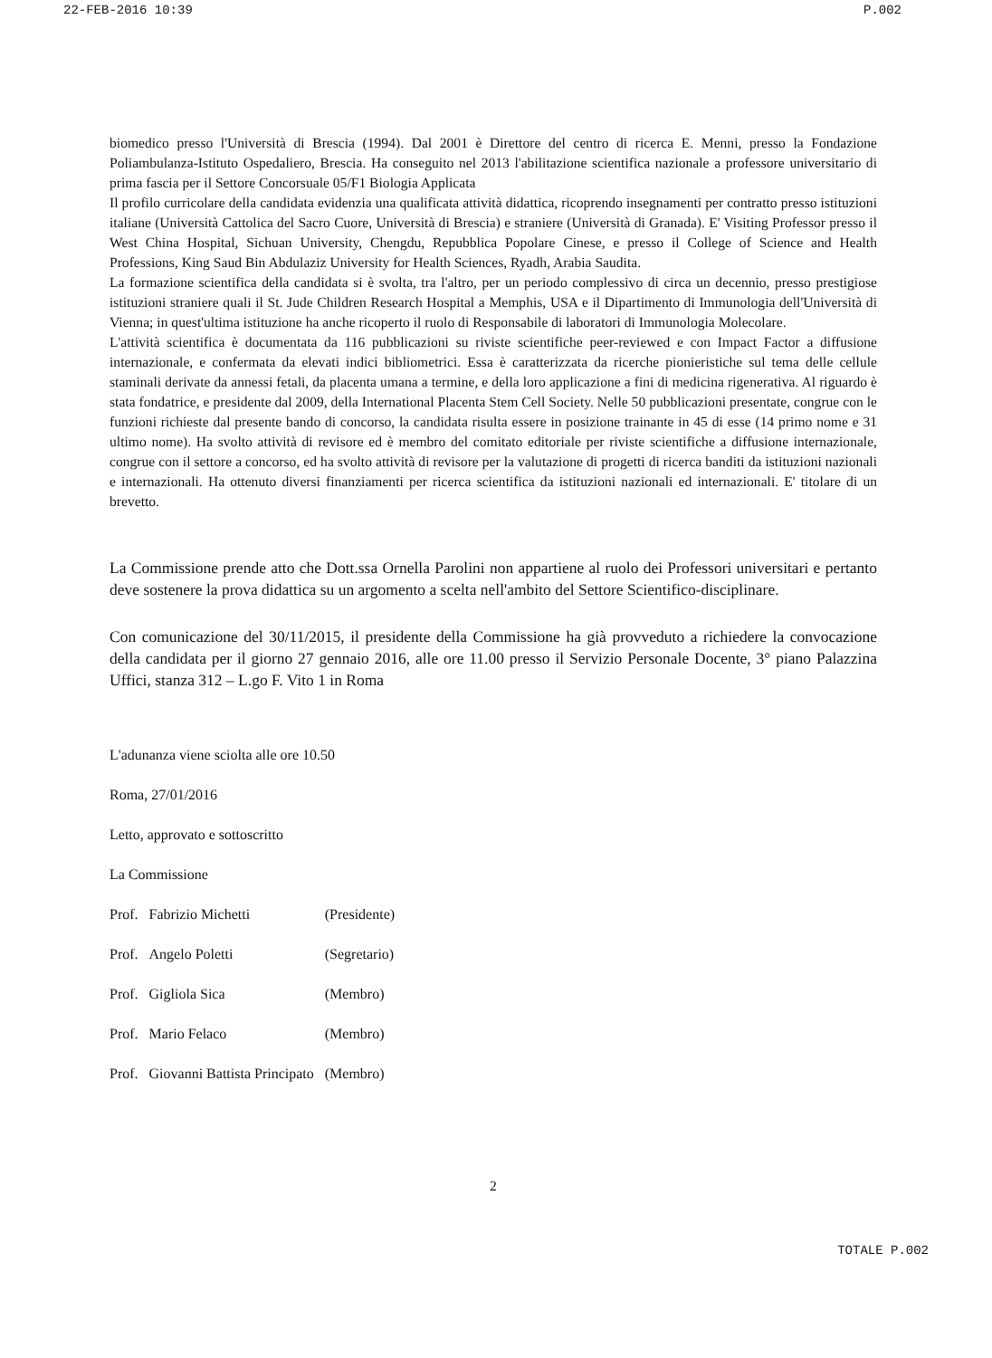22-FEB-2016 10:39 P.002
biomedico presso l'Università di Brescia (1994). Dal 2001 è Direttore del centro di ricerca E. Menni, presso la Fondazione Poliambulanza-Istituto Ospedaliero, Brescia. Ha conseguito nel 2013 l'abilitazione scientifica nazionale a professore universitario di prima fascia per il Settore Concorsuale 05/F1 Biologia Applicata
Il profilo curricolare della candidata evidenzia una qualificata attività didattica, ricoprendo insegnamenti per contratto presso istituzioni italiane (Università Cattolica del Sacro Cuore, Università di Brescia) e straniere (Università di Granada). E' Visiting Professor presso il West China Hospital, Sichuan University, Chengdu, Repubblica Popolare Cinese, e presso il College of Science and Health Professions, King Saud Bin Abdulaziz University for Health Sciences, Ryadh, Arabia Saudita.
La formazione scientifica della candidata si è svolta, tra l'altro, per un periodo complessivo di circa un decennio, presso prestigiose istituzioni straniere quali il St. Jude Children Research Hospital a Memphis, USA e il Dipartimento di Immunologia dell'Università di Vienna; in quest'ultima istituzione ha anche ricoperto il ruolo di Responsabile di laboratori di Immunologia Molecolare.
L'attività scientifica è documentata da 116 pubblicazioni su riviste scientifiche peer-reviewed e con Impact Factor a diffusione internazionale, e confermata da elevati indici bibliometrici. Essa è caratterizzata da ricerche pionieristiche sul tema delle cellule staminali derivate da annessi fetali, da placenta umana a termine, e della loro applicazione a fini di medicina rigenerativa. Al riguardo è stata fondatrice, e presidente dal 2009, della International Placenta Stem Cell Society. Nelle 50 pubblicazioni presentate, congrue con le funzioni richieste dal presente bando di concorso, la candidata risulta essere in posizione trainante in 45 di esse (14 primo nome e 31 ultimo nome). Ha svolto attività di revisore ed è membro del comitato editoriale per riviste scientifiche a diffusione internazionale, congrue con il settore a concorso, ed ha svolto attività di revisore per la valutazione di progetti di ricerca banditi da istituzioni nazionali e internazionali. Ha ottenuto diversi finanziamenti per ricerca scientifica da istituzioni nazionali ed internazionali. E' titolare di un brevetto.
La Commissione prende atto che Dott.ssa Ornella Parolini non appartiene al ruolo dei Professori universitari e pertanto deve sostenere la prova didattica su un argomento a scelta nell'ambito del Settore Scientifico-disciplinare.
Con comunicazione del 30/11/2015, il presidente della Commissione ha già provveduto a richiedere la convocazione della candidata per il giorno 27 gennaio 2016, alle ore 11.00 presso il Servizio Personale Docente, 3° piano Palazzina Uffici, stanza 312 – L.go F. Vito 1 in Roma
L'adunanza viene sciolta alle ore 10.50
Roma, 27/01/2016
Letto, approvato e sottoscritto
La Commissione
| Prof. | Fabrizio Michetti | (Presidente) |
| Prof. | Angelo Poletti | (Segretario) |
| Prof. | Gigliola Sica | (Membro) |
| Prof. | Mario Felaco | (Membro) |
| Prof. | Giovanni Battista Principato | (Membro) |
2
TOTALE P.002